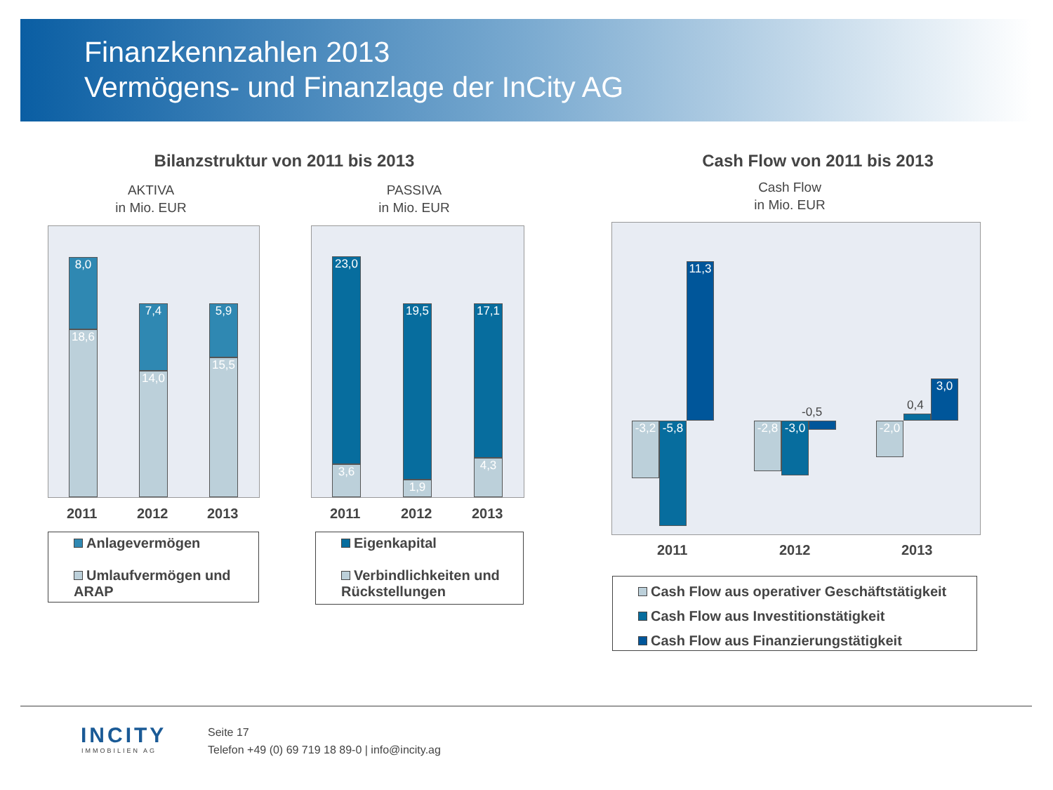Finanzkennzahlen 2013
Vermögens- und Finanzlage der InCity AG
Bilanzstruktur von 2011 bis 2013
AKTIVA
in Mio. EUR
PASSIVA
in Mio. EUR
Cash Flow von 2011 bis 2013
Cash Flow
in Mio. EUR
8,0
18,6
7,4
14,0
5,9
15,5
2011 2012 2013
Anlagevermögen
Umlaufvermögen und ARAP
23,0
3,6
19,5
1,9
17,1
4,3
2011 2012 2013
Eigenkapital
Verbindlichkeiten und Rückstellungen
-3,2
-5,8
11,3
-2,8
-3,0
-0,5
-2,0
0,4
3,0
2011 2012 2013
Cash Flow aus operativer Geschäftstätigkeit
Cash Flow aus Investitionstätigkeit
Cash Flow aus Finanzierungstätigkeit
INCITY
IMMOBILIEN AG
Seite 17
Telefon +49 (0) 69 719 18 89-0 | info@incity.ag